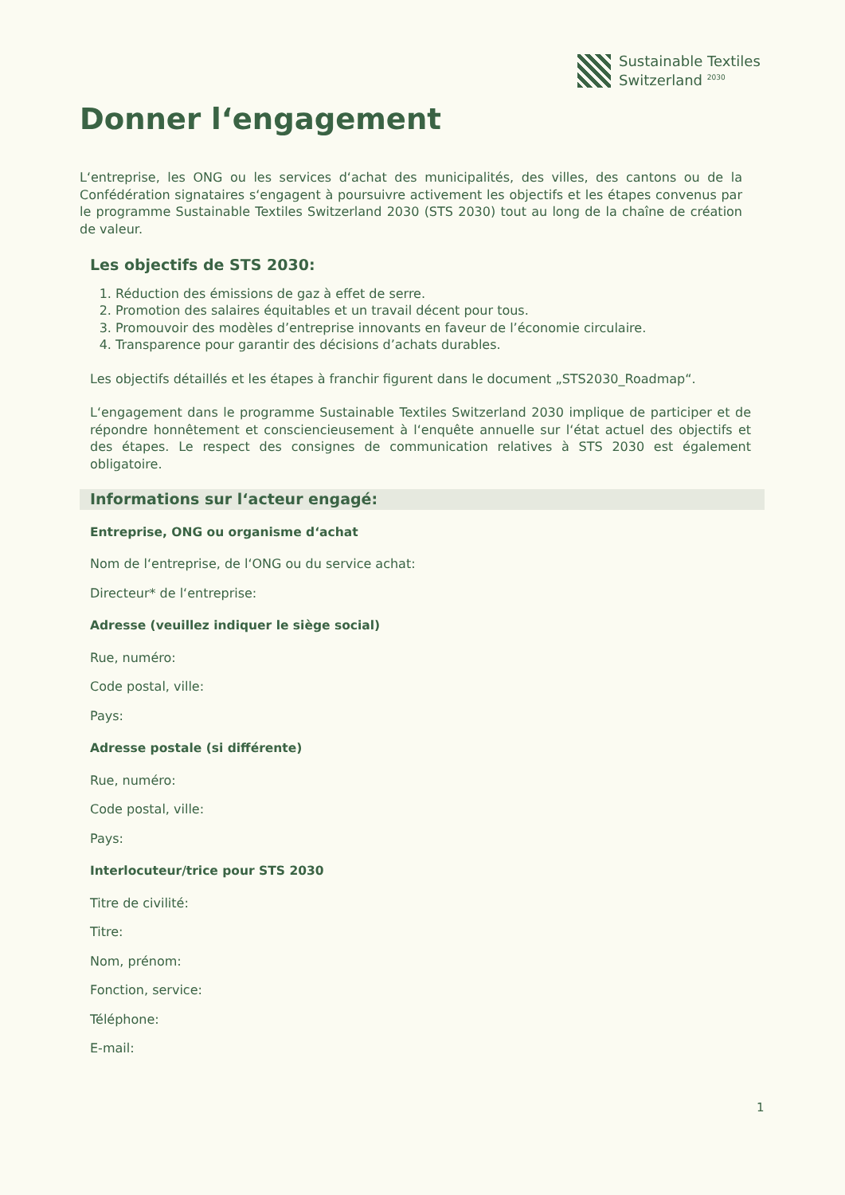Sustainable Textiles
Switzerland <sup>2030</sup>
Donner l‘engagement
L‘entreprise, les ONG ou les services d‘achat des municipalités, des villes, des cantons ou de la Confédération signataires s‘engagent à poursuivre activement les objectifs et les étapes convenus par le programme Sustainable Textiles Switzerland 2030 (STS 2030) tout au long de la chaîne de création de valeur.
Les objectifs de STS 2030:
1. Réduction des émissions de gaz à effet de serre.
2. Promotion des salaires équitables et un travail décent pour tous.
3. Promouvoir des modèles d’entreprise innovants en faveur de l’économie circulaire.
4. Transparence pour garantir des décisions d’achats durables.
Les objectifs détaillés et les étapes à franchir figurent dans le document „STS2030_Roadmap“.
L‘engagement dans le programme Sustainable Textiles Switzerland 2030 implique de participer et de répondre honnêtement et consciencieusement à l‘enquête annuelle sur l‘état actuel des objectifs et des étapes. Le respect des consignes de communication relatives à STS 2030 est également obligatoire.
Informations sur l‘acteur engagé:
Entreprise, ONG ou organisme d‘achat
Nom de l‘entreprise, de l‘ONG ou du service achat:
Directeur* de l‘entreprise:
Adresse (veuillez indiquer le siège social)
Rue, numéro:
Code postal, ville:
Pays:
Adresse postale (si différente)
Rue, numéro:
Code postal, ville:
Pays:
Interlocuteur/trice pour STS 2030
Titre de civilité:
Titre:
Nom, prénom:
Fonction, service:
Téléphone:
E-mail:
1